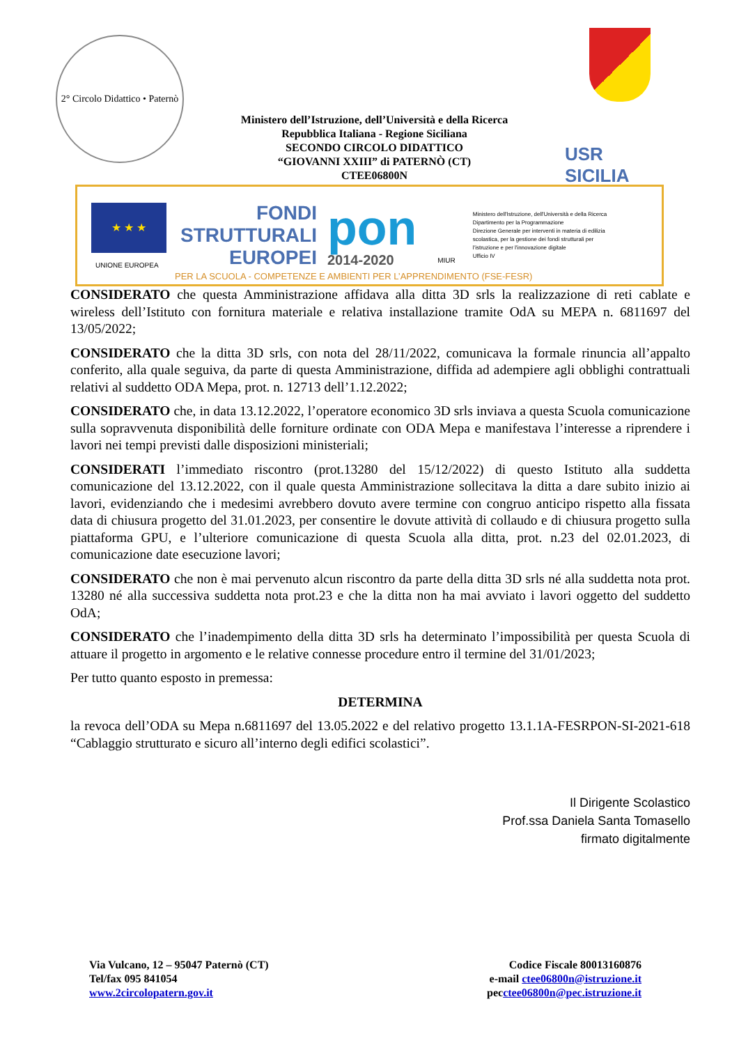2° Circolo Didattico • Paternò
Ministero dell’Istruzione, dell’Università e della Ricerca
Repubblica Italiana - Regione Siciliana
SECONDO CIRCOLO DIDATTICO
“GIOVANNI XXIII” di PATERNÒ (CT)
CTEE06800N
USR
SICILIA
★ ★ ★
UNIONE EUROPEA
FONDI
STRUTTURALI
EUROPEI
pon
2014-2020
MIUR
Ministero dell'Istruzione, dell'Università e della Ricerca
Dipartimento per la Programmazione
Direzione Generale per interventi in materia di edilizia
scolastica, per la gestione dei fondi strutturali per
l'istruzione e per l'innovazione digitale
Ufficio IV
PER LA SCUOLA - COMPETENZE E AMBIENTI PER L’APPRENDIMENTO (FSE-FESR)
CONSIDERATO che questa Amministrazione affidava alla ditta 3D srls la realizzazione di reti cablate e wireless dell’Istituto con fornitura materiale e relativa installazione tramite OdA su MEPA n. 6811697 del 13/05/2022;
CONSIDERATO che la ditta 3D srls, con nota del 28/11/2022, comunicava la formale rinuncia all’appalto conferito, alla quale seguiva, da parte di questa Amministrazione, diffida ad adempiere agli obblighi contrattuali relativi al suddetto ODA Mepa, prot. n. 12713 dell’1.12.2022;
CONSIDERATO che, in data 13.12.2022, l’operatore economico 3D srls inviava a questa Scuola comunicazione sulla sopravvenuta disponibilità delle forniture ordinate con ODA Mepa e manifestava l’interesse a riprendere i lavori nei tempi previsti dalle disposizioni ministeriali;
CONSIDERATI l’immediato riscontro (prot.13280 del 15/12/2022) di questo Istituto alla suddetta comunicazione del 13.12.2022, con il quale questa Amministrazione sollecitava la ditta a dare subito inizio ai lavori, evidenziando che i medesimi avrebbero dovuto avere termine con congruo anticipo rispetto alla fissata data di chiusura progetto del 31.01.2023, per consentire le dovute attività di collaudo e di chiusura progetto sulla piattaforma GPU, e l’ulteriore comunicazione di questa Scuola alla ditta, prot. n.23 del 02.01.2023, di comunicazione date esecuzione lavori;
CONSIDERATO che non è mai pervenuto alcun riscontro da parte della ditta 3D srls né alla suddetta nota prot. 13280 né alla successiva suddetta nota prot.23 e che la ditta non ha mai avviato i lavori oggetto del suddetto OdA;
CONSIDERATO che l’inadempimento della ditta 3D srls ha determinato l’impossibilità per questa Scuola di attuare il progetto in argomento e le relative connesse procedure entro il termine del 31/01/2023;
Per tutto quanto esposto in premessa:
DETERMINA
la revoca dell’ODA su Mepa n.6811697 del 13.05.2022 e del relativo progetto 13.1.1A-FESRPON-SI-2021-618 “Cablaggio strutturato e sicuro all’interno degli edifici scolastici”.
Il Dirigente Scolastico
Prof.ssa Daniela Santa Tomasello
firmato digitalmente
Via Vulcano, 12 – 95047 Paternò (CT)
Tel/fax 095 841054
www.2circolopatern.gov.it
Codice Fiscale 80013160876
e-mail ctee06800n@istruzione.it
pecctee06800n@pec.istruzione.it